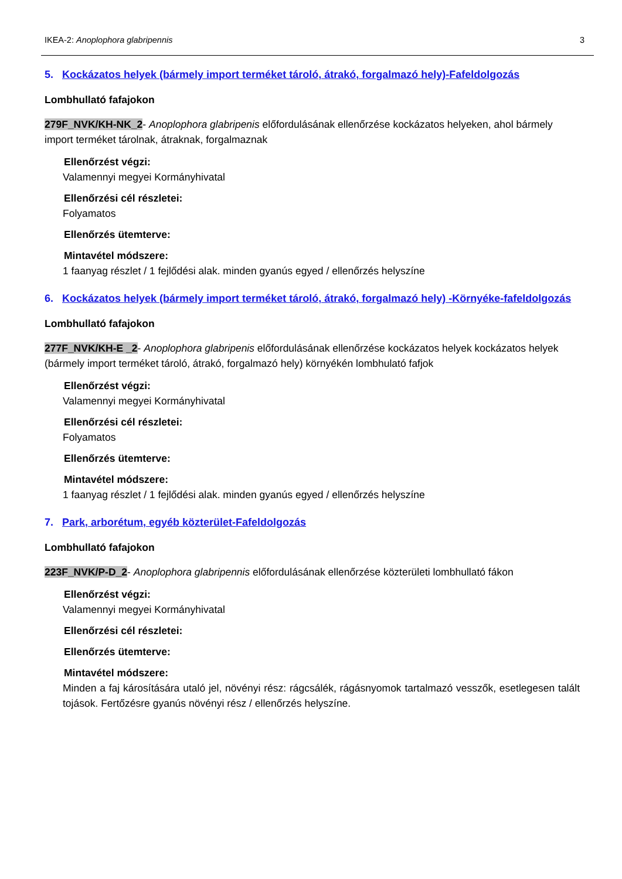IKEA-2: Anoplophora glabripennis 3
5. Kockázatos helyek (bármely import terméket tároló, átrakó, forgalmazó hely)-Fafeldolgozás
Lombhullató fafajokon
279F_NVK/KH-NK_2- Anoplophora glabripenis előfordulásának ellenőrzése kockázatos helyeken, ahol bármely import terméket tárolnak, átraknak, forgalmaznak
Ellenőrzést végzi:
Valamennyi megyei Kormányhivatal
Ellenőrzési cél részletei:
Folyamatos
Ellenőrzés ütemterve:
Mintavétel módszere:
1 faanyag részlet / 1 fejlődési alak. minden gyanús egyed / ellenőrzés helyszíne
6. Kockázatos helyek (bármely import terméket tároló, átrakó, forgalmazó hely) -Környéke-fafeldolgozás
Lombhullató fafajokon
277F_NVK/KH-E _2- Anoplophora glabripenis előfordulásának ellenőrzése kockázatos helyek kockázatos helyek (bármely import terméket tároló, átrakó, forgalmazó hely) környékén lombhulató fafjok
Ellenőrzést végzi:
Valamennyi megyei Kormányhivatal
Ellenőrzési cél részletei:
Folyamatos
Ellenőrzés ütemterve:
Mintavétel módszere:
1 faanyag részlet / 1 fejlődési alak. minden gyanús egyed / ellenőrzés helyszíne
7. Park, arborétum, egyéb közterület-Fafeldolgozás
Lombhullató fafajokon
223F_NVK/P-D_2- Anoplophora glabripennis előfordulásának ellenőrzése közterületi lombhullató fákon
Ellenőrzést végzi:
Valamennyi megyei Kormányhivatal
Ellenőrzési cél részletei:
Ellenőrzés ütemterve:
Mintavétel módszere:
Minden a faj károsítására utaló jel, növényi rész: rágcsálék, rágásnyomok tartalmazó vesszők, esetlegesen talált tojások. Fertőzésre gyanús növényi rész / ellenőrzés helyszíne.